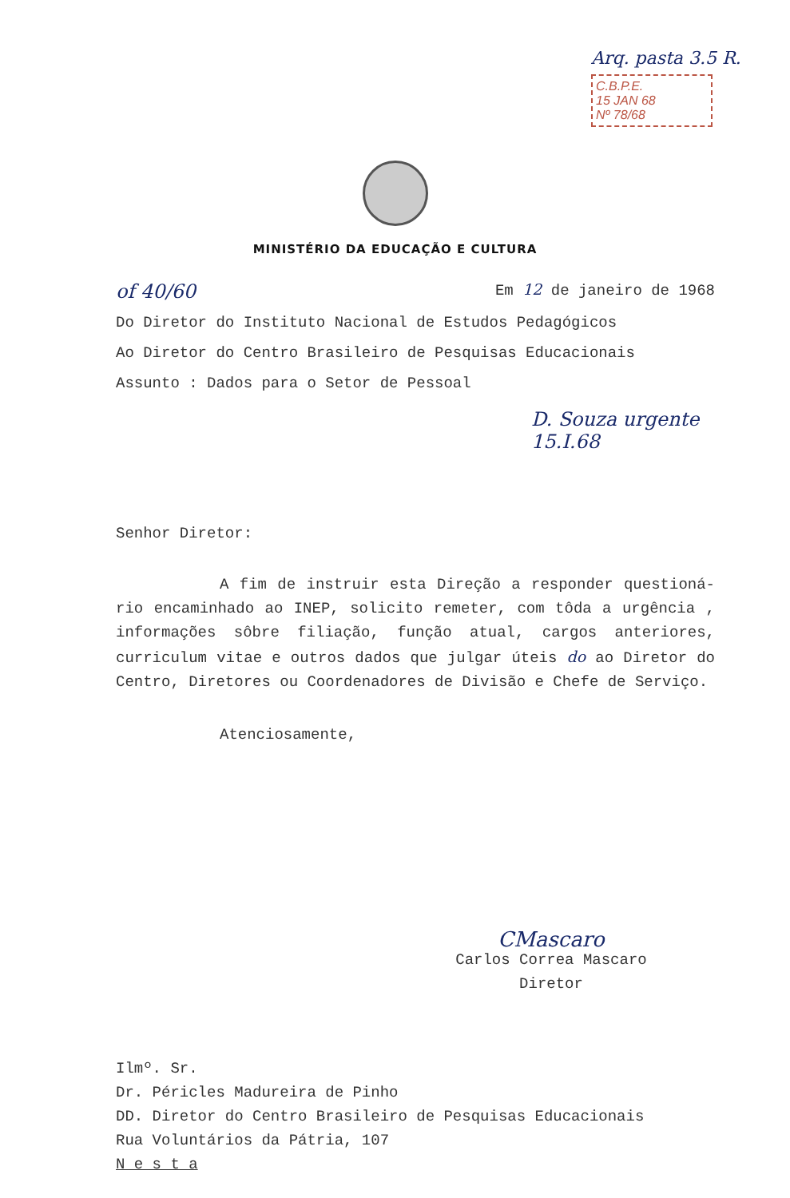Arq. pasta 3.5 R.
C.B.P.E.
15 JAN 68
Nº 78/68
MINISTÉRIO DA EDUCAÇÃO E CULTURA
of 40/60 Em 12 de janeiro de 1968
Do Diretor do Instituto Nacional de Estudos Pedagógicos
Ao Diretor do Centro Brasileiro de Pesquisas Educacionais
Assunto : Dados para o Setor de Pessoal
D. Souza urgente 15.I.68
Senhor Diretor:
A fim de instruir esta Direção a responder questioná-rio encaminhado ao INEP, solicito remeter, com tôda a urgência , informações sôbre filiação, função atual, cargos anteriores, curriculum vitae e outros dados que julgar úteis do ao Diretor do Centro, Diretores ou Coordenadores de Divisão e Chefe de Serviço.
Atenciosamente,
CMascaro
Carlos Correa Mascaro
Diretor
Ilmº. Sr.
Dr. Péricles Madureira de Pinho
DD. Diretor do Centro Brasileiro de Pesquisas Educacionais
Rua Voluntários da Pátria, 107
N e s t a